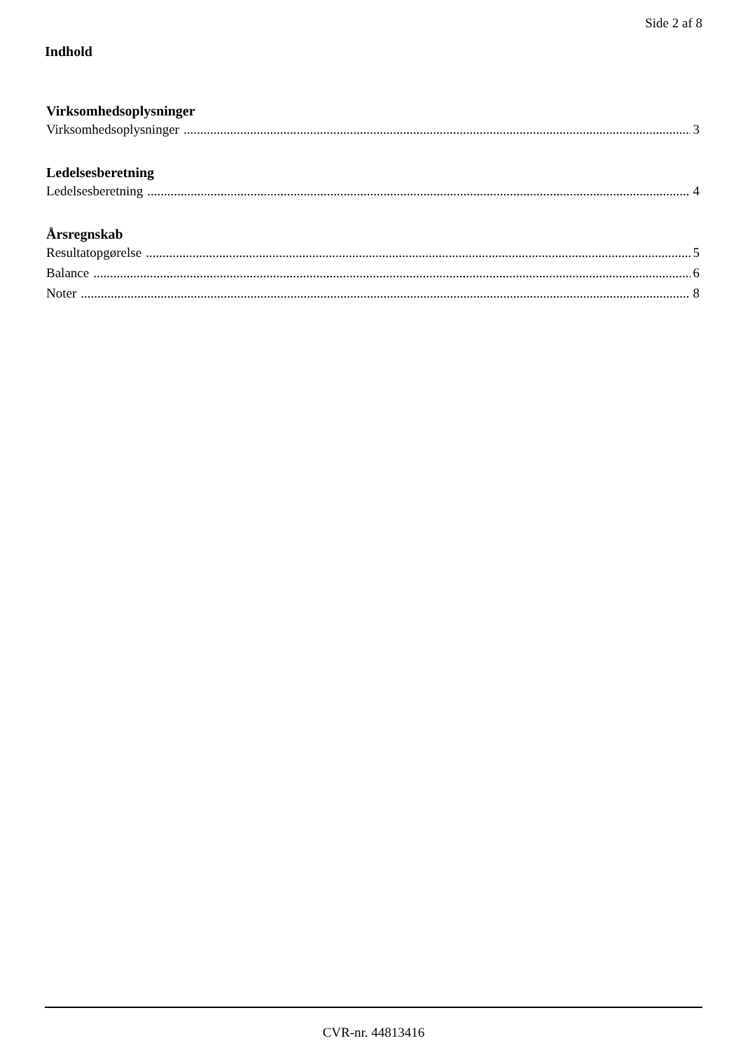Side 2 af 8
Indhold
Virksomhedsoplysninger
Virksomhedsoplysninger 3
Ledelsesberetning
Ledelsesberetning 4
Årsregnskab
Resultatopgørelse 5
Balance 6
Noter 8
CVR-nr. 44813416